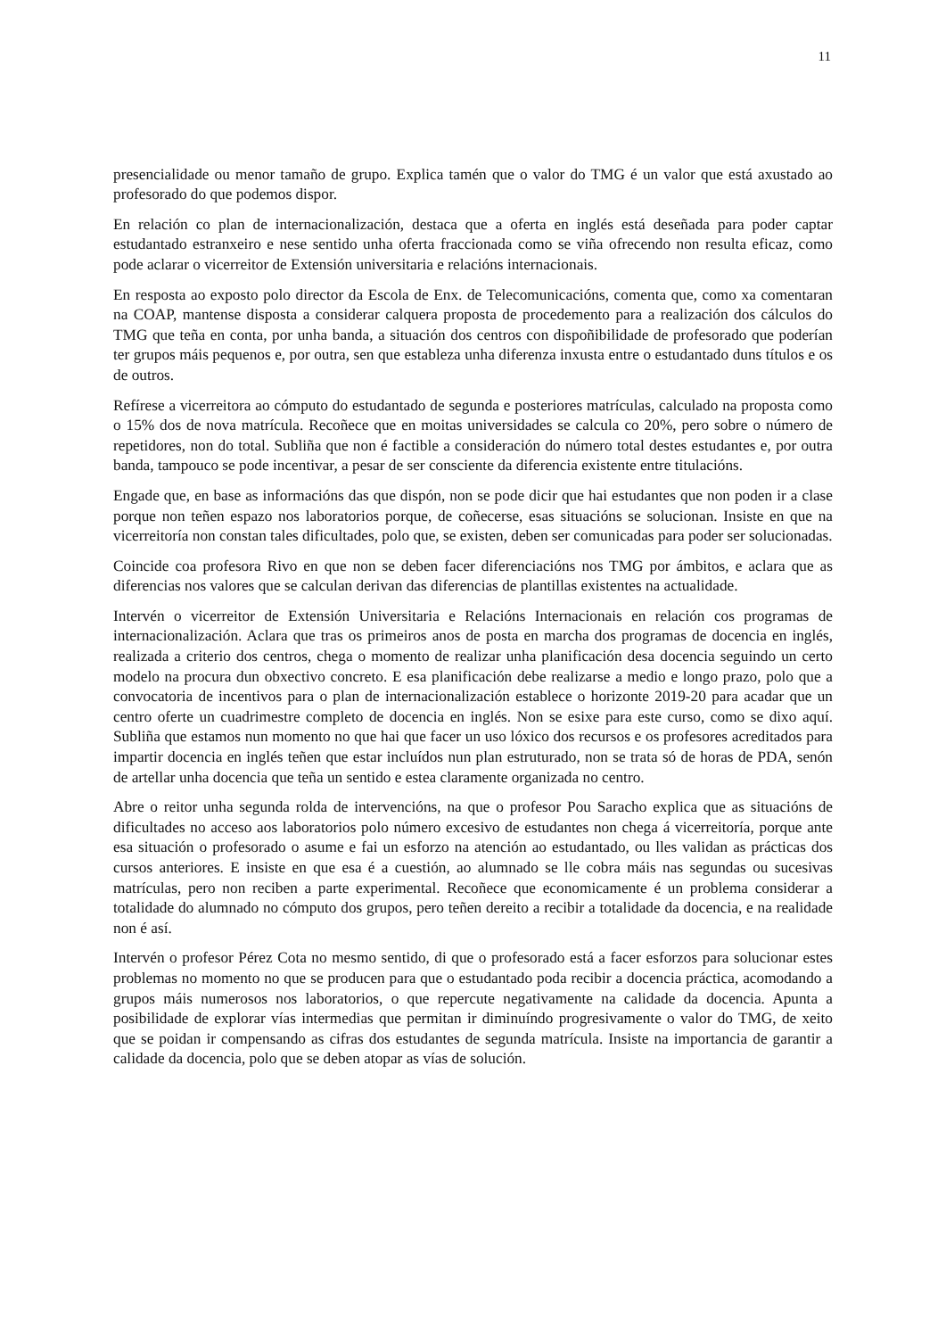11
presencialidade ou menor tamaño de grupo. Explica tamén que o valor do TMG é un valor que está axustado ao profesorado do que podemos dispor.
En relación co plan de internacionalización, destaca que a oferta en inglés está deseñada para poder captar estudantado estranxeiro e nese sentido unha oferta fraccionada como se viña ofrecendo non resulta eficaz, como pode aclarar o vicerreitor de Extensión universitaria e relacións internacionais.
En resposta ao exposto polo director da Escola de Enx. de Telecomunicacións, comenta que, como xa comentaran na COAP, mantense disposta a considerar calquera proposta de procedemento para a realización dos cálculos do TMG que teña en conta, por unha banda, a situación dos centros con dispoñibilidade de profesorado que poderían ter grupos máis pequenos e, por outra, sen que estableza unha diferenza inxusta entre o estudantado duns títulos e os de outros.
Refírese a vicerreitora ao cómputo do estudantado de segunda e posteriores matrículas, calculado na proposta como o 15% dos de nova matrícula. Recoñece que en moitas universidades se calcula co 20%, pero sobre o número de repetidores, non do total. Subliña que non é factible a consideración do número total destes estudantes e, por outra banda, tampouco se pode incentivar, a pesar de ser consciente da diferencia existente entre titulacións.
Engade que, en base as informacións das que dispón, non se pode dicir que hai estudantes que non poden ir a clase porque non teñen espazo nos laboratorios porque, de coñecerse, esas situacións se solucionan. Insiste en que na vicerreitoría non constan tales dificultades, polo que, se existen, deben ser comunicadas para poder ser solucionadas.
Coincide coa profesora Rivo en que non se deben facer diferenciacións nos TMG por ámbitos, e aclara que as diferencias nos valores que se calculan derivan das diferencias de plantillas existentes na actualidade.
Intervén o vicerreitor de Extensión Universitaria e Relacións Internacionais en relación cos programas de internacionalización. Aclara que tras os primeiros anos de posta en marcha dos programas de docencia en inglés, realizada a criterio dos centros, chega o momento de realizar unha planificación desa docencia seguindo un certo modelo na procura dun obxectivo concreto. E esa planificación debe realizarse a medio e longo prazo, polo que a convocatoria de incentivos para o plan de internacionalización establece o horizonte 2019-20 para acadar que un centro oferte un cuadrimestre completo de docencia en inglés. Non se esixe para este curso, como se dixo aquí. Subliña que estamos nun momento no que hai que facer un uso lóxico dos recursos e os profesores acreditados para impartir docencia en inglés teñen que estar incluídos nun plan estruturado, non se trata só de horas de PDA, senón de artellar unha docencia que teña un sentido e estea claramente organizada no centro.
Abre o reitor unha segunda rolda de intervencións, na que o profesor Pou Saracho explica que as situacións de dificultades no acceso aos laboratorios polo número excesivo de estudantes non chega á vicerreitoría, porque ante esa situación o profesorado o asume e fai un esforzo na atención ao estudantado, ou lles validan as prácticas dos cursos anteriores. E insiste en que esa é a cuestión, ao alumnado se lle cobra máis nas segundas ou sucesivas matrículas, pero non reciben a parte experimental. Recoñece que economicamente é un problema considerar a totalidade do alumnado no cómputo dos grupos, pero teñen dereito a recibir a totalidade da docencia, e na realidade non é así.
Intervén o profesor Pérez Cota no mesmo sentido, di que o profesorado está a facer esforzos para solucionar estes problemas no momento no que se producen para que o estudantado poda recibir a docencia práctica, acomodando a grupos máis numerosos nos laboratorios, o que repercute negativamente na calidade da docencia. Apunta a posibilidade de explorar vías intermedias que permitan ir diminuíndo progresivamente o valor do TMG, de xeito que se poidan ir compensando as cifras dos estudantes de segunda matrícula. Insiste na importancia de garantir a calidade da docencia, polo que se deben atopar as vías de solución.